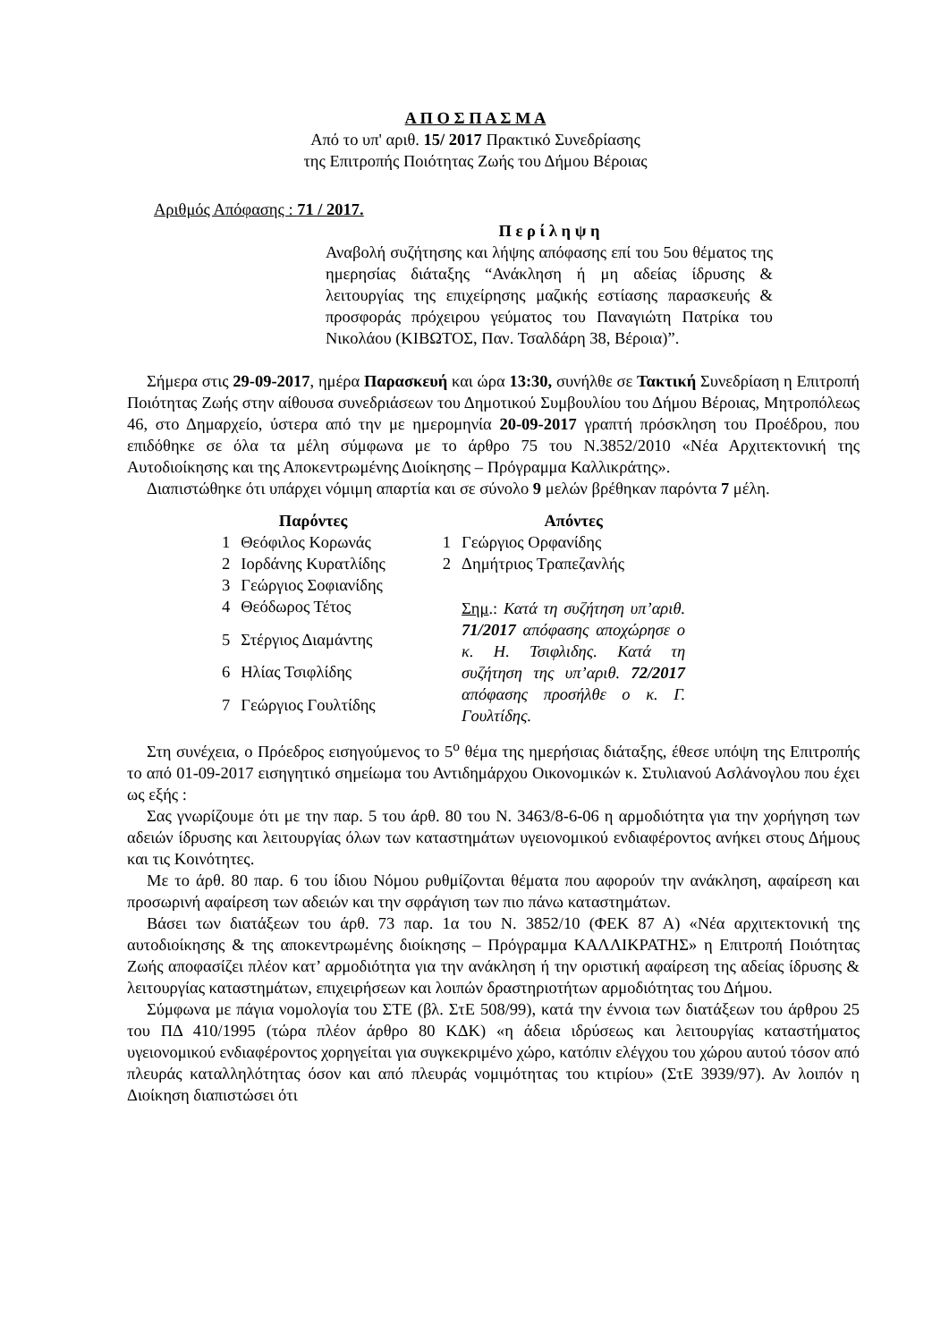Α Π Ο Σ Π Α Σ Μ Α
Από το υπ' αριθ. 15/ 2017 Πρακτικό Συνεδρίασης
της Επιτροπής Ποιότητας Ζωής του Δήμου Βέροιας
Αριθμός Απόφασης : 71 / 2017.
Π ε ρ ί λ η ψ η
Αναβολή συζήτησης και λήψης απόφασης επί του 5ου θέματος της ημερησίας διάταξης “Ανάκληση ή μη αδείας ίδρυσης & λειτουργίας της επιχείρησης μαζικής εστίασης παρασκευής & προσφοράς πρόχειρου γεύματος του Παναγιώτη Πατρίκα του Νικολάου (ΚΙΒΩΤΟΣ, Παν. Τσαλδάρη 38, Βέροια)”.
Σήμερα στις 29-09-2017, ημέρα Παρασκευή και ώρα 13:30, συνήλθε σε Τακτική Συνεδρίαση η Επιτροπή Ποιότητας Ζωής στην αίθουσα συνεδριάσεων του Δημοτικού Συμβουλίου του Δήμου Βέροιας, Μητροπόλεως 46, στο Δημαρχείο, ύστερα από την με ημερομηνία 20-09-2017 γραπτή πρόσκληση του Προέδρου, που επιδόθηκε σε όλα τα μέλη σύμφωνα με το άρθρο 75 του Ν.3852/2010 «Νέα Αρχιτεκτονική της Αυτοδιοίκησης και της Αποκεντρωμένης Διοίκησης – Πρόγραμμα Καλλικράτης».
Διαπιστώθηκε ότι υπάρχει νόμιμη απαρτία και σε σύνολο 9 μελών βρέθηκαν παρόντα 7 μέλη.
| | Παρόντες | | | Απόντες |
| --- | --- | --- | --- | --- |
| 1 | Θεόφιλος Κορωνάς | | 1 | Γεώργιος Ορφανίδης |
| 2 | Ιορδάνης Κυρατλίδης | | 2 | Δημήτριος Τραπεζανλής |
| 3 | Γεώργιος Σοφιανίδης | | | |
| 4 | Θεόδωρος Τέτος | | | Σημ .: Κατά τη συζήτηση υπ’αριθ. 71/2017 απόφασης αποχώρησε ο κ. Η. Τσιφλιδης. Κατά τη συζήτηση της υπ’αριθ. 72/2017 απόφασης προσήλθε ο κ. Γ. Γουλτίδης. |
| 5 | Στέργιος Διαμάντης | | | |
| 6 | Ηλίας Τσιφλίδης | | | |
| 7 | Γεώργιος Γουλτίδης | | | |
Στη συνέχεια, ο Πρόεδρος εισηγούμενος το 5<sup>ο</sup> θέμα της ημερήσιας διάταξης, έθεσε υπόψη της Επιτροπής το από 01-09-2017 εισηγητικό σημείωμα του Αντιδημάρχου Οικονομικών κ. Στυλιανού Ασλάνογλου που έχει ως εξής :
Σας γνωρίζουμε ότι με την παρ. 5 του άρθ. 80 του Ν. 3463/8-6-06 η αρμοδιότητα για την χορήγηση των αδειών ίδρυσης και λειτουργίας όλων των καταστημάτων υγειονομικού ενδιαφέροντος ανήκει στους Δήμους και τις Κοινότητες.
Με το άρθ. 80 παρ. 6 του ίδιου Νόμου ρυθμίζονται θέματα που αφορούν την ανάκληση, αφαίρεση και προσωρινή αφαίρεση των αδειών και την σφράγιση των πιο πάνω καταστημάτων.
Βάσει των διατάξεων του άρθ. 73 παρ. 1α του Ν. 3852/10 (ΦΕΚ 87 Α) «Νέα αρχιτεκτονική της αυτοδιοίκησης & της αποκεντρωμένης διοίκησης – Πρόγραμμα ΚΑΛΛΙΚΡΑΤΗΣ» η Επιτροπή Ποιότητας Ζωής αποφασίζει πλέον κατ’ αρμοδιότητα για την ανάκληση ή την οριστική αφαίρεση της αδείας ίδρυσης & λειτουργίας καταστημάτων, επιχειρήσεων και λοιπών δραστηριοτήτων αρμοδιότητας του Δήμου.
Σύμφωνα με πάγια νομολογία του ΣΤΕ (βλ. ΣτΕ 508/99), κατά την έννοια των διατάξεων του άρθρου 25 του ΠΔ 410/1995 (τώρα πλέον άρθρο 80 ΚΔΚ) «η άδεια ιδρύσεως και λειτουργίας καταστήματος υγειονομικού ενδιαφέροντος χορηγείται για συγκεκριμένο χώρο, κατόπιν ελέγχου του χώρου αυτού τόσον από πλευράς καταλληλότητας όσον και από πλευράς νομιμότητας του κτιρίου» (ΣτΕ 3939/97). Αν λοιπόν η Διοίκηση διαπιστώσει ότι